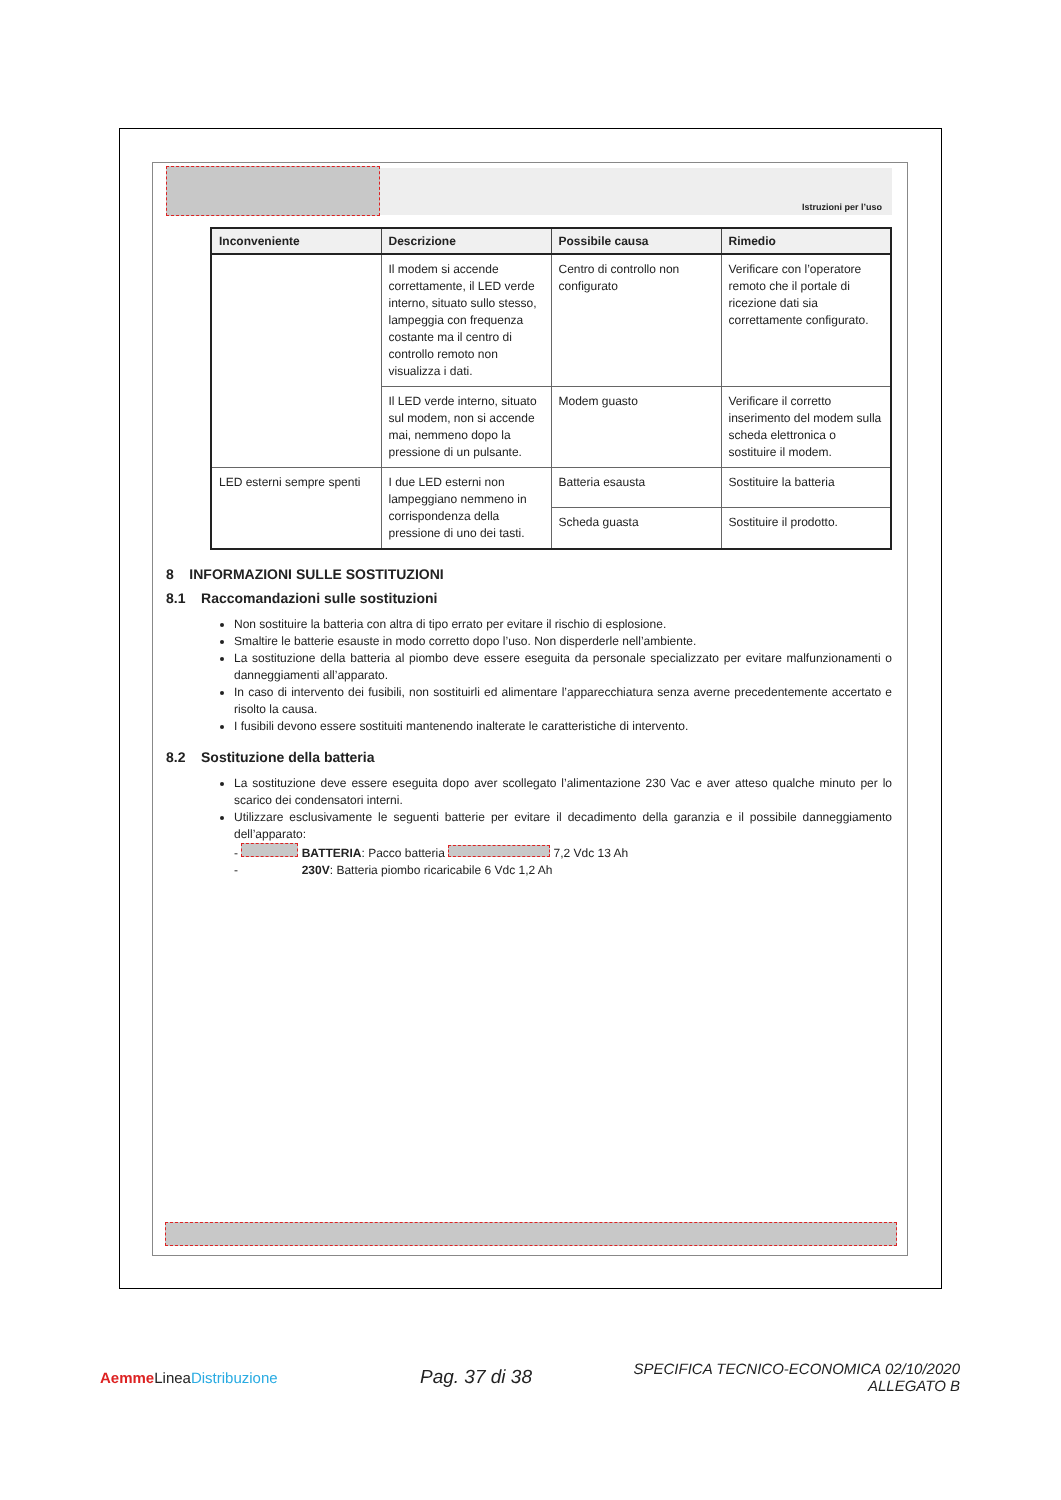Istruzioni per l’uso
| Inconveniente | Descrizione | Possibile causa | Rimedio |
| --- | --- | --- | --- |
| | Il modem si accende correttamente, il LED verde interno, situato sullo stesso, lampeggia con frequenza costante ma il centro di controllo remoto non visualizza i dati. | Centro di controllo non configurato | Verificare con l’operatore remoto che il portale di ricezione dati sia correttamente configurato. |
| | Il LED verde interno, situato sul modem, non si accende mai, nemmeno dopo la pressione di un pulsante. | Modem guasto | Verificare il corretto inserimento del modem sulla scheda elettronica o sostituire il modem. |
| LED esterni sempre spenti | I due LED esterni non lampeggiano nemmeno in corrispondenza della pressione di uno dei tasti. | Batteria esausta | Sostituire la batteria |
| | | Scheda guasta | Sostituire il prodotto. |
8 INFORMAZIONI SULLE SOSTITUZIONI
8.1 Raccomandazioni sulle sostituzioni
Non sostituire la batteria con altra di tipo errato per evitare il rischio di esplosione.
Smaltire le batterie esauste in modo corretto dopo l’uso. Non disperderle nell’ambiente.
La sostituzione della batteria al piombo deve essere eseguita da personale specializzato per evitare malfunzionamenti o danneggiamenti all’apparato.
In caso di intervento dei fusibili, non sostituirli ed alimentare l’apparecchiatura senza averne precedentemente accertato e risolto la causa.
I fusibili devono essere sostituiti mantenendo inalterate le caratteristiche di intervento.
8.2 Sostituzione della batteria
La sostituzione deve essere eseguita dopo aver scollegato l’alimentazione 230 Vac e aver atteso qualche minuto per lo scarico dei condensatori interni.
Utilizzare esclusivamente le seguenti batterie per evitare il decadimento della garanzia e il possibile danneggiamento dell’apparato:
- BATTERIA: Pacco batteria 7,2 Vdc 13 Ah
- 230V: Batteria piombo ricaricabile 6 Vdc 1,2 Ah
Aemme LineaDistribuzione
Pag. 37 di 38
SPECIFICA TECNICO-ECONOMICA 02/10/2020
ALLEGATO B